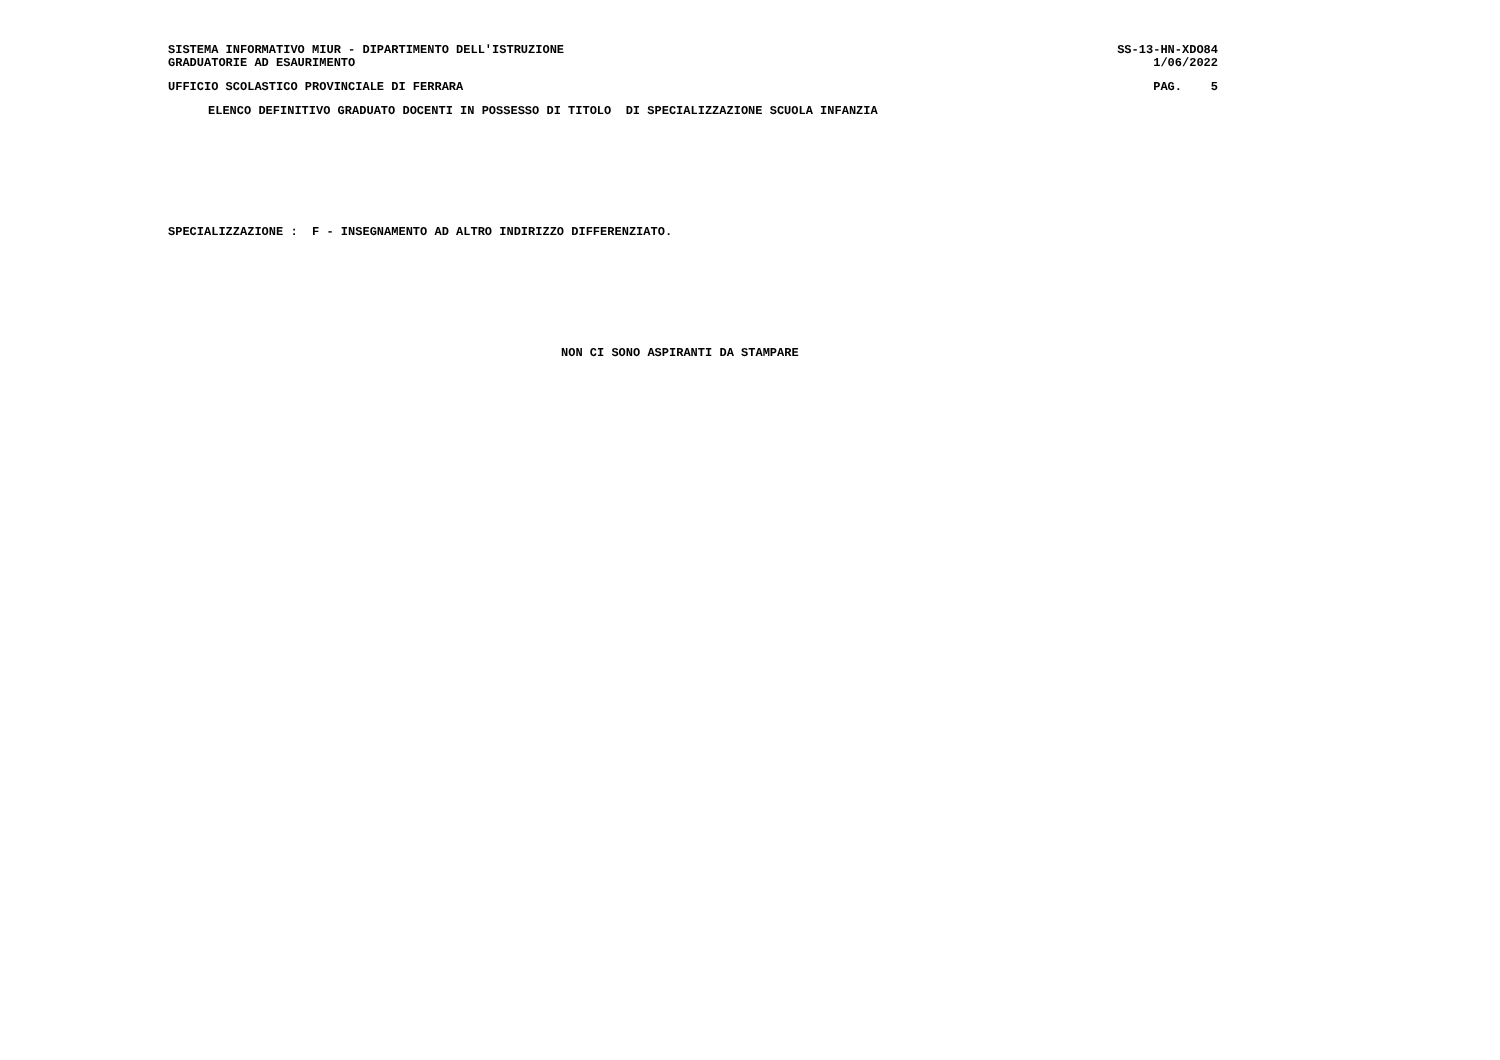SISTEMA INFORMATIVO MIUR - DIPARTIMENTO DELL'ISTRUZIONE SS-13-HN-XDO84
GRADUATORIE AD ESAURIMENTO 1/06/2022
UFFICIO SCOLASTICO PROVINCIALE DI FERRARA PAG. 5
ELENCO DEFINITIVO GRADUATO DOCENTI IN POSSESSO DI TITOLO DI SPECIALIZZAZIONE SCUOLA INFANZIA
SPECIALIZZAZIONE : F - INSEGNAMENTO AD ALTRO INDIRIZZO DIFFERENZIATO.
NON CI SONO ASPIRANTI DA STAMPARE